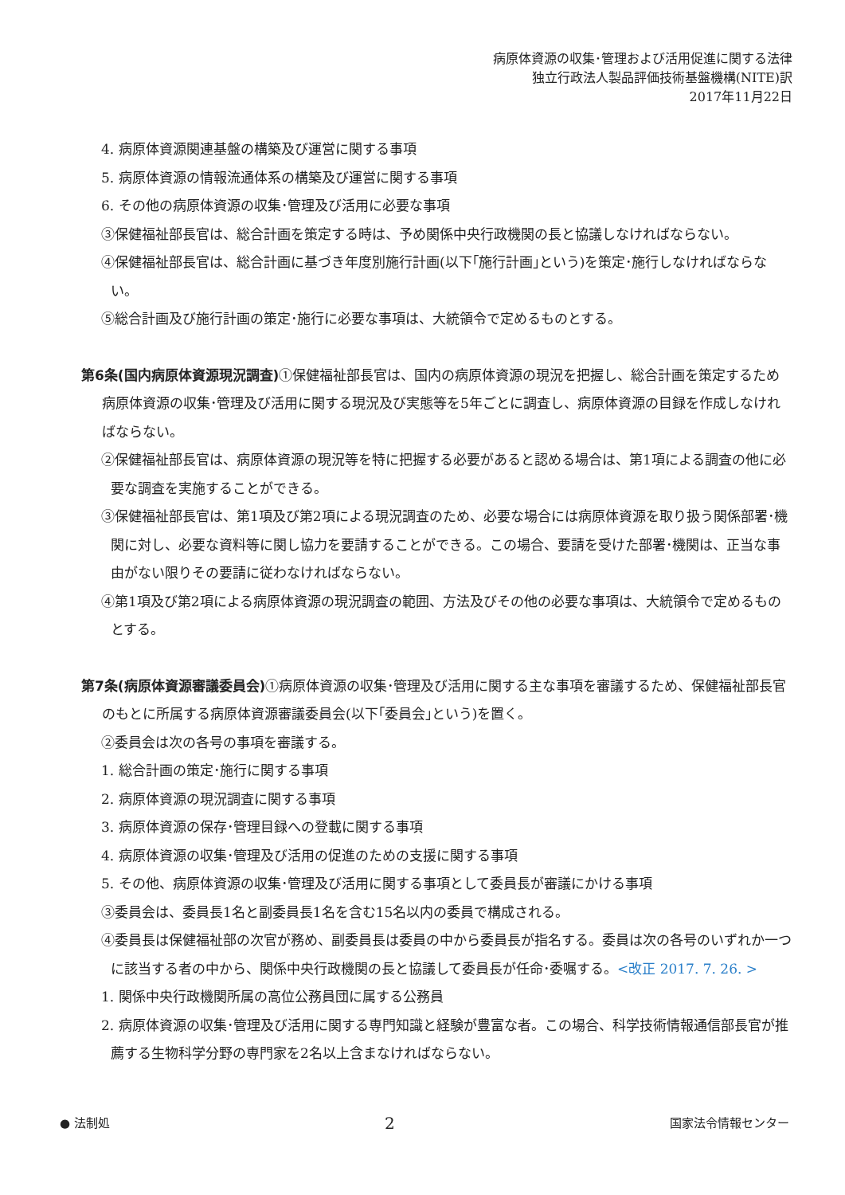病原体資源の収集･管理および活用促進に関する法律
独立行政法人製品評価技術基盤機構(NITE)訳
2017年11月22日
4. 病原体資源関連基盤の構築及び運営に関する事項
5. 病原体資源の情報流通体系の構築及び運営に関する事項
6. その他の病原体資源の収集･管理及び活用に必要な事項
③保健福祉部長官は、総合計画を策定する時は、予め関係中央行政機関の長と協議しなければならない。
④保健福祉部長官は、総合計画に基づき年度別施行計画(以下｢施行計画｣という)を策定･施行しなければならない。
⑤総合計画及び施行計画の策定･施行に必要な事項は、大統領令で定めるものとする。
第6条(国内病原体資源現況調査) ①保健福祉部長官は、国内の病原体資源の現況を把握し、総合計画を策定するため病原体資源の収集･管理及び活用に関する現況及び実態等を5年ごとに調査し、病原体資源の目録を作成しなければならない。
②保健福祉部長官は、病原体資源の現況等を特に把握する必要があると認める場合は、第1項による調査の他に必要な調査を実施することができる。
③保健福祉部長官は、第1項及び第2項による現況調査のため、必要な場合には病原体資源を取り扱う関係部署･機関に対し、必要な資料等に関し協力を要請することができる。この場合、要請を受けた部署･機関は、正当な事由がない限りその要請に従わなければならない。
④第1項及び第2項による病原体資源の現況調査の範囲、方法及びその他の必要な事項は、大統領令で定めるものとする。
第7条(病原体資源審議委員会) ①病原体資源の収集･管理及び活用に関する主な事項を審議するため、保健福祉部長官のもとに所属する病原体資源審議委員会(以下｢委員会｣という)を置く。
②委員会は次の各号の事項を審議する。
1. 総合計画の策定･施行に関する事項
2. 病原体資源の現況調査に関する事項
3. 病原体資源の保存･管理目録への登載に関する事項
4. 病原体資源の収集･管理及び活用の促進のための支援に関する事項
5. その他、病原体資源の収集･管理及び活用に関する事項として委員長が審議にかける事項
③委員会は、委員長1名と副委員長1名を含む15名以内の委員で構成される。
④委員長は保健福祉部の次官が務め、副委員長は委員の中から委員長が指名する。委員は次の各号のいずれか一つに該当する者の中から、関係中央行政機関の長と協議して委員長が任命･委嘱する。<改正 2017. 7. 26. >
1. 関係中央行政機関所属の高位公務員団に属する公務員
2. 病原体資源の収集･管理及び活用に関する専門知識と経験が豊富な者。この場合、科学技術情報通信部長官が推薦する生物科学分野の専門家を2名以上含まなければならない。
● 法制処 2 国家法令情報センター